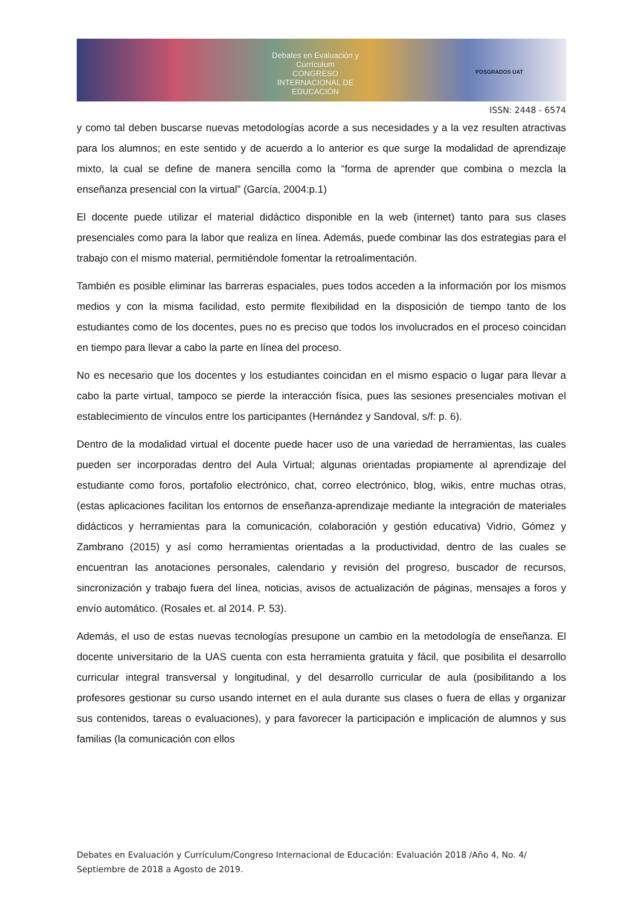Debates en Evaluación y Currículum
CONGRESO INTERNACIONAL DE EDUCACIÓN
POSGRADOS UAT
ISSN: 2448 - 6574
y como tal deben buscarse nuevas metodologías acorde a sus necesidades y a la vez resulten atractivas para los alumnos; en este sentido y de acuerdo a lo anterior es que surge la modalidad de aprendizaje mixto, la cual se define de manera sencilla como la “forma de aprender que combina o mezcla la enseñanza presencial con la virtual” (García, 2004:p.1)
El docente puede utilizar el material didáctico disponible en la web (internet) tanto para sus clases presenciales como para la labor que realiza en línea. Además, puede combinar las dos estrategias para el trabajo con el mismo material, permitiéndole fomentar la retroalimentación.
También es posible eliminar las barreras espaciales, pues todos acceden a la información por los mismos medios y con la misma facilidad, esto permite flexibilidad en la disposición de tiempo tanto de los estudiantes como de los docentes, pues no es preciso que todos los involucrados en el proceso coincidan en tiempo para llevar a cabo la parte en línea del proceso.
No es necesario que los docentes y los estudiantes coincidan en el mismo espacio o lugar para llevar a cabo la parte virtual, tampoco se pierde la interacción física, pues las sesiones presenciales motivan el establecimiento de vínculos entre los participantes (Hernández y Sandoval, s/f: p. 6).
Dentro de la modalidad virtual el docente puede hacer uso de una variedad de herramientas, las cuales pueden ser incorporadas dentro del Aula Virtual; algunas orientadas propiamente al aprendizaje del estudiante como foros, portafolio electrónico, chat, correo electrónico, blog, wikis, entre muchas otras, (estas aplicaciones facilitan los entornos de enseñanza-aprendizaje mediante la integración de materiales didácticos y herramientas para la comunicación, colaboración y gestión educativa) Vidrio, Gómez y Zambrano (2015) y así como herramientas orientadas a la productividad, dentro de las cuales se encuentran las anotaciones personales, calendario y revisión del progreso, buscador de recursos, sincronización y trabajo fuera del línea, noticias, avisos de actualización de páginas, mensajes a foros y envío automático. (Rosales et. al 2014. P. 53).
Además, el uso de estas nuevas tecnologías presupone un cambio en la metodología de enseñanza. El docente universitario de la UAS cuenta con esta herramienta gratuita y fácil, que posibilita el desarrollo curricular integral transversal y longitudinal, y del desarrollo curricular de aula (posibilitando a los profesores gestionar su curso usando internet en el aula durante sus clases o fuera de ellas y organizar sus contenidos, tareas o evaluaciones), y para favorecer la participación e implicación de alumnos y sus familias (la comunicación con ellos
Debates en Evaluación y Currículum/Congreso Internacional de Educación: Evaluación 2018 /Año 4, No. 4/ Septiembre de 2018 a Agosto de 2019.